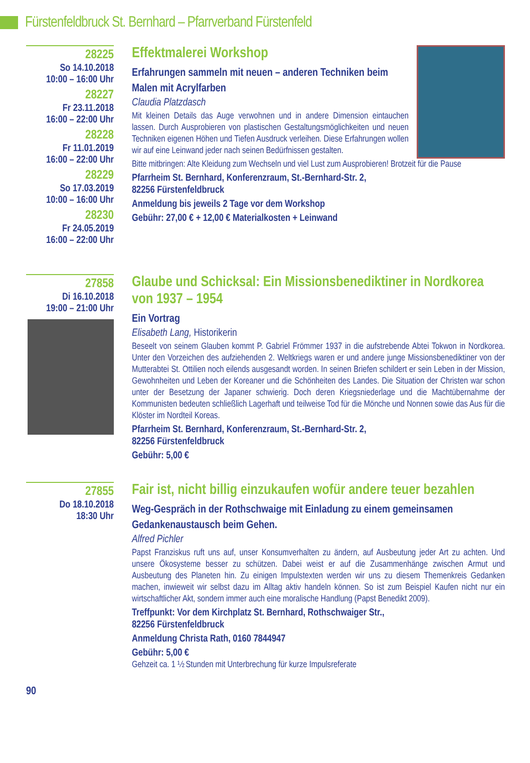Fürstenfeldbruck St. Bernhard – Pfarrverband Fürstenfeld
28225
So 14.10.2018
10:00 – 16:00 Uhr
28227
Fr 23.11.2018
16:00 – 22:00 Uhr
28228
Fr 11.01.2019
16:00 – 22:00 Uhr
28229
So 17.03.2019
10:00 – 16:00 Uhr
28230
Fr 24.05.2019
16:00 – 22:00 Uhr
Effektmalerei Workshop
Erfahrungen sammeln mit neuen – anderen Techniken beim Malen mit Acrylfarben
Claudia Platzdasch
Mit kleinen Details das Auge verwohnen und in andere Dimension eintauchen lassen. Durch Ausprobieren von plastischen Gestaltungsmöglichkeiten und neuen Techniken eigenen Höhen und Tiefen Ausdruck verleihen. Diese Erfahrungen wollen wir auf eine Leinwand jeder nach seinen Bedürfnissen gestalten.
Bitte mitbringen: Alte Kleidung zum Wechseln und viel Lust zum Ausprobieren! Brotzeit für die Pause
Pfarrheim St. Bernhard, Konferenzraum, St.-Bernhard-Str. 2,
82256 Fürstenfeldbruck
Anmeldung bis jeweils 2 Tage vor dem Workshop
Gebühr: 27,00 € + 12,00 € Materialkosten + Leinwand
27858
Di 16.10.2018
19:00 – 21:00 Uhr
Glaube und Schicksal: Ein Missionsbenediktiner in Nordkorea von 1937 – 1954
Ein Vortrag
Elisabeth Lang, Historikerin
Beseelt von seinem Glauben kommt P. Gabriel Frömmer 1937 in die aufstrebende Abtei Tokwon in Nordkorea. Unter den Vorzeichen des aufziehenden 2. Weltkriegs waren er und andere junge Missionsbenediktiner von der Mutterabtei St. Ottilien noch eilends ausgesandt worden. In seinen Briefen schildert er sein Leben in der Mission, Gewohnheiten und Leben der Koreaner und die Schönheiten des Landes. Die Situation der Christen war schon unter der Besetzung der Japaner schwierig. Doch deren Kriegsniederlage und die Machtübernahme der Kommunisten bedeuten schließlich Lagerhaft und teilweise Tod für die Mönche und Nonnen sowie das Aus für die Klöster im Nordteil Koreas.
Pfarrheim St. Bernhard, Konferenzraum, St.-Bernhard-Str. 2,
82256 Fürstenfeldbruck
Gebühr: 5,00 €
27855
Do 18.10.2018
18:30 Uhr
Fair ist, nicht billig einzukaufen wofür andere teuer bezahlen
Weg-Gespräch in der Rothschwaige mit Einladung zu einem gemeinsamen Gedankenaustausch beim Gehen.
Alfred Pichler
Papst Franziskus ruft uns auf, unser Konsumverhalten zu ändern, auf Ausbeutung jeder Art zu achten. Und unsere Ökosysteme besser zu schützen. Dabei weist er auf die Zusammenhänge zwischen Armut und Ausbeutung des Planeten hin. Zu einigen Impulstexten werden wir uns zu diesem Themenkreis Gedanken machen, inwieweit wir selbst dazu im Alltag aktiv handeln können. So ist zum Beispiel Kaufen nicht nur ein wirtschaftlicher Akt, sondern immer auch eine moralische Handlung (Papst Benedikt 2009).
Treffpunkt: Vor dem Kirchplatz St. Bernhard, Rothschwaiger Str.,
82256 Fürstenfeldbruck
Anmeldung Christa Rath, 0160 7844947
Gebühr: 5,00 €
Gehzeit ca. 1 ½ Stunden mit Unterbrechung für kurze Impulsreferate
90